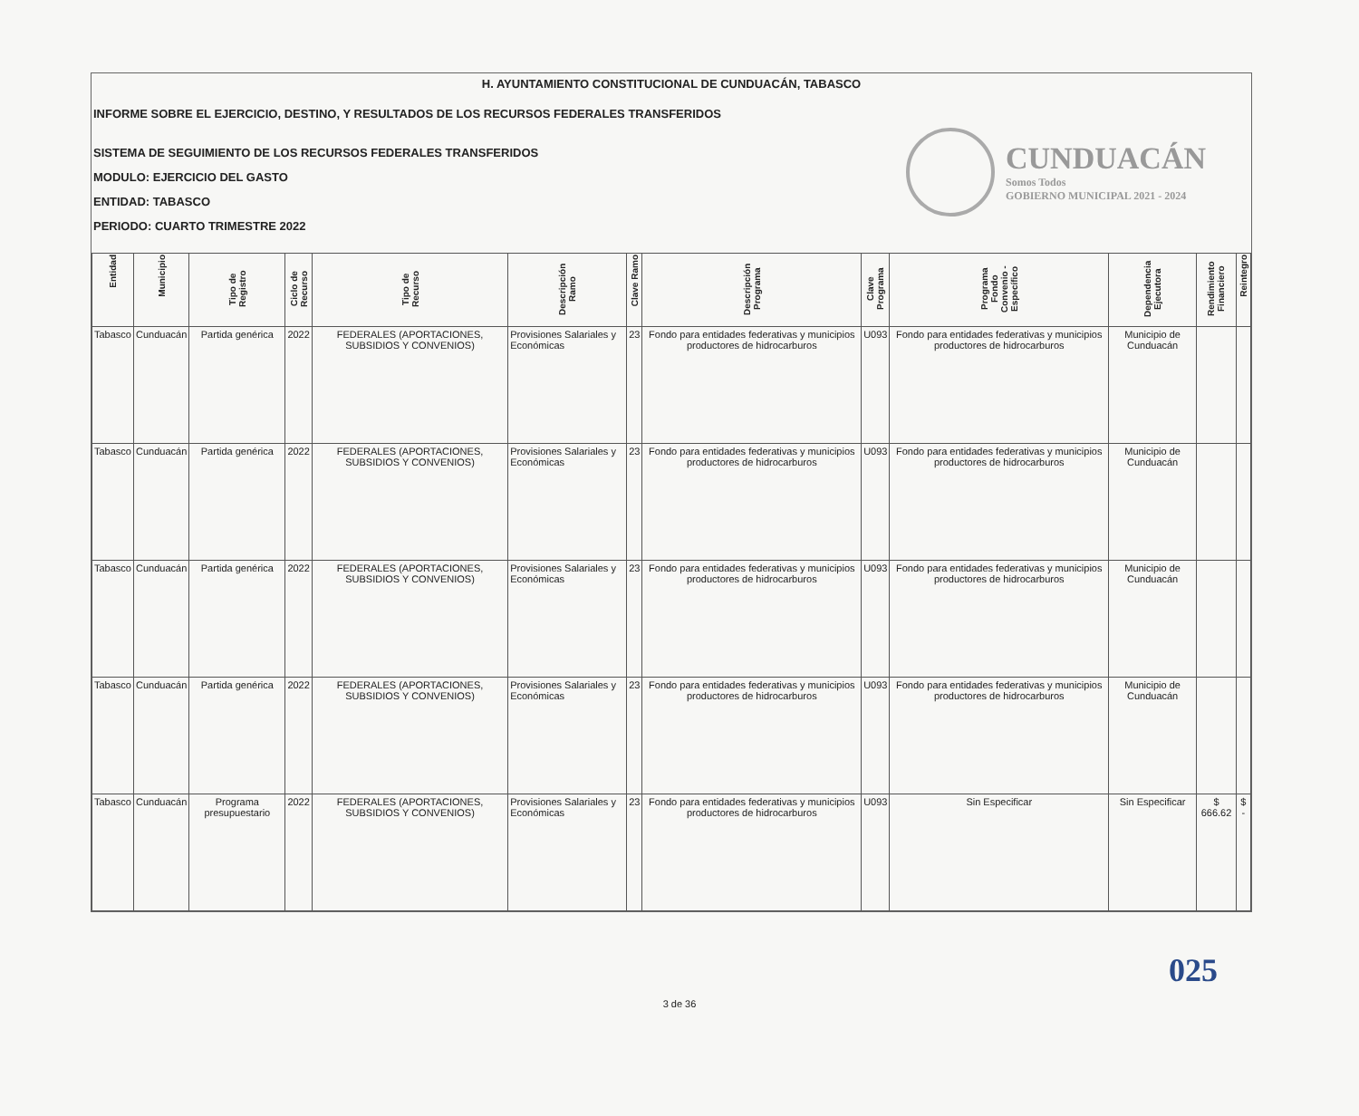H. AYUNTAMIENTO CONSTITUCIONAL DE CUNDUACÁN, TABASCO
INFORME SOBRE EL EJERCICIO, DESTINO, Y RESULTADOS DE LOS RECURSOS FEDERALES TRANSFERIDOS
SISTEMA DE SEGUIMIENTO DE LOS RECURSOS FEDERALES TRANSFERIDOS
MODULO: EJERCICIO DEL GASTO
ENTIDAD: TABASCO
PERIODO: CUARTO TRIMESTRE 2022
CUNDUACÁN
Somos Todos
GOBIERNO MUNICIPAL 2021 - 2024
| Entidad | Municipio | Tipo de Registro | Ciclo de Recurso | Tipo de Recurso | Descripción Ramo | Clave Ramo | Descripción Programa | Clave Programa | Programa Fondo Convenio - Específico | Dependencia Ejecutora | Rendimiento Financiero | Reintegro |
| --- | --- | --- | --- | --- | --- | --- | --- | --- | --- | --- | --- | --- |
| Tabasco | Cunduacán | Partida genérica | 2022 | FEDERALES (APORTACIONES, SUBSIDIOS Y CONVENIOS) | Provisiones Salariales y Económicas | 23 | Fondo para entidades federativas y municipios productores de hidrocarburos | U093 | Fondo para entidades federativas y municipios productores de hidrocarburos | Municipio de Cunduacán | | |
| Tabasco | Cunduacán | Partida genérica | 2022 | FEDERALES (APORTACIONES, SUBSIDIOS Y CONVENIOS) | Provisiones Salariales y Económicas | 23 | Fondo para entidades federativas y municipios productores de hidrocarburos | U093 | Fondo para entidades federativas y municipios productores de hidrocarburos | Municipio de Cunduacán | | |
| Tabasco | Cunduacán | Partida genérica | 2022 | FEDERALES (APORTACIONES, SUBSIDIOS Y CONVENIOS) | Provisiones Salariales y Económicas | 23 | Fondo para entidades federativas y municipios productores de hidrocarburos | U093 | Fondo para entidades federativas y municipios productores de hidrocarburos | Municipio de Cunduacán | | |
| Tabasco | Cunduacán | Partida genérica | 2022 | FEDERALES (APORTACIONES, SUBSIDIOS Y CONVENIOS) | Provisiones Salariales y Económicas | 23 | Fondo para entidades federativas y municipios productores de hidrocarburos | U093 | Fondo para entidades federativas y municipios productores de hidrocarburos | Municipio de Cunduacán | | |
| Tabasco | Cunduacán | Programa presupuestario | 2022 | FEDERALES (APORTACIONES, SUBSIDIOS Y CONVENIOS) | Provisiones Salariales y Económicas | 23 | Fondo para entidades federativas y municipios productores de hidrocarburos | U093 | Sin Especificar | Sin Especificar | $ 666.62 | $ - |
025
3 de 36